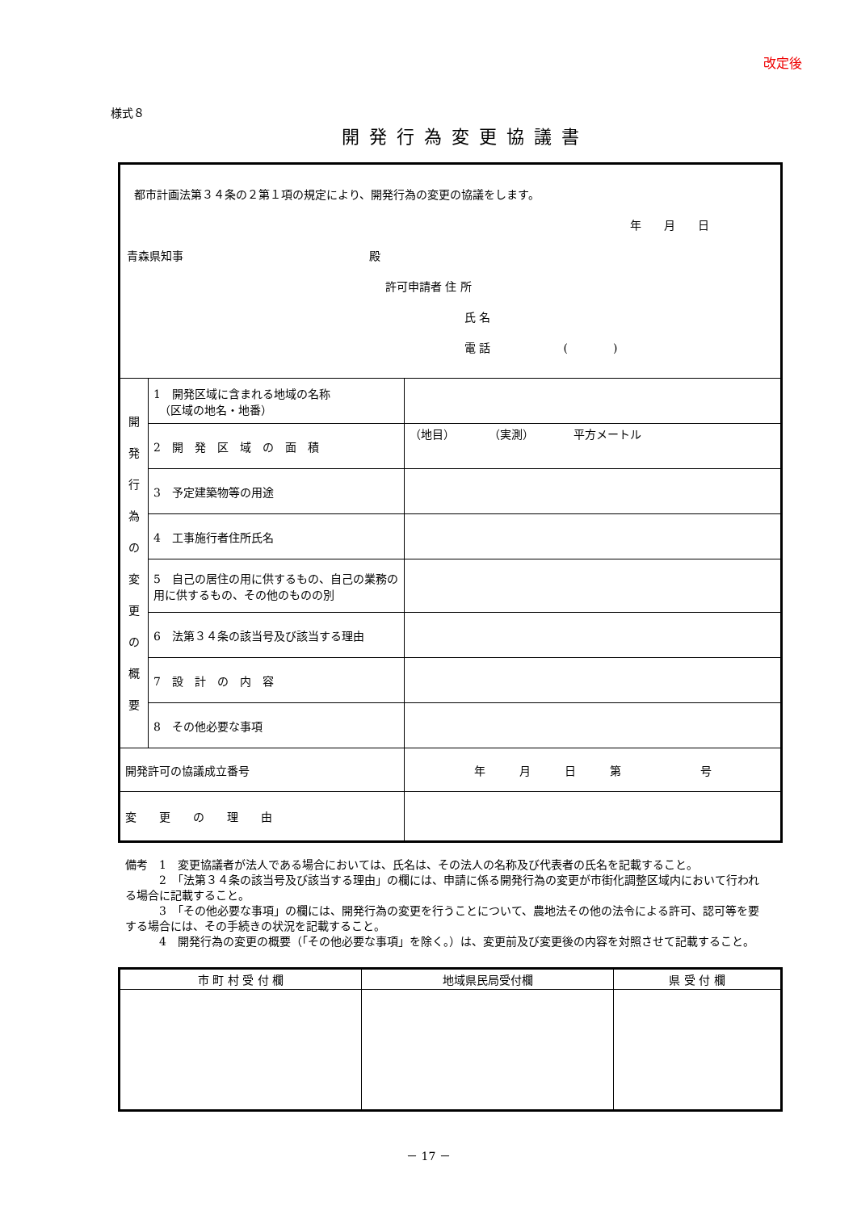改定後
様式８
開発行為変更協議書
| 都市計画法第３４条の２第１項の規定により、開発行為の変更の協議をします。 年 月 日 青森県知事 殿 許可申請者 住 所 氏 名 電 話 ( ) | | |
| 開 発 行 為 の 変 更 の 概 要 | 1 開発区域に含まれる地域の名称 （区域の地名・地番） | |
| | 2 開 発 区 域 の 面 積 | （地目） （実測） 平方メートル |
| | 3 予定建築物等の用途 | |
| | 4 工事施行者住所氏名 | |
| | 5 自己の居住の用に供するもの、自己の業務の用に供するもの、その他のものの別 | |
| | 6 法第３４条の該当号及び該当する理由 | |
| | 7 設 計 の 内 容 | |
| | 8 その他必要な事項 | |
| 開発許可の協議成立番号 | | 年 月 日 第 号 |
| 変 更 の 理 由 | | |
備考　1　変更協議者が法人である場合においては、氏名は、その法人の名称及び代表者の氏名を記載すること。
　　　2　「法第３４条の該当号及び該当する理由」の欄には、申請に係る開発行為の変更が市街化調整区域内において行われる場合に記載すること。
　　　3　「その他必要な事項」の欄には、開発行為の変更を行うことについて、農地法その他の法令による許可、認可等を要する場合には、その手続きの状況を記載すること。
　　　4　開発行為の変更の概要（「その他必要な事項」を除く。）は、変更前及び変更後の内容を対照させて記載すること。
| 市 町 村 受 付 欄 | 地域県民局受付欄 | 県 受 付 欄 |
－ 17 －